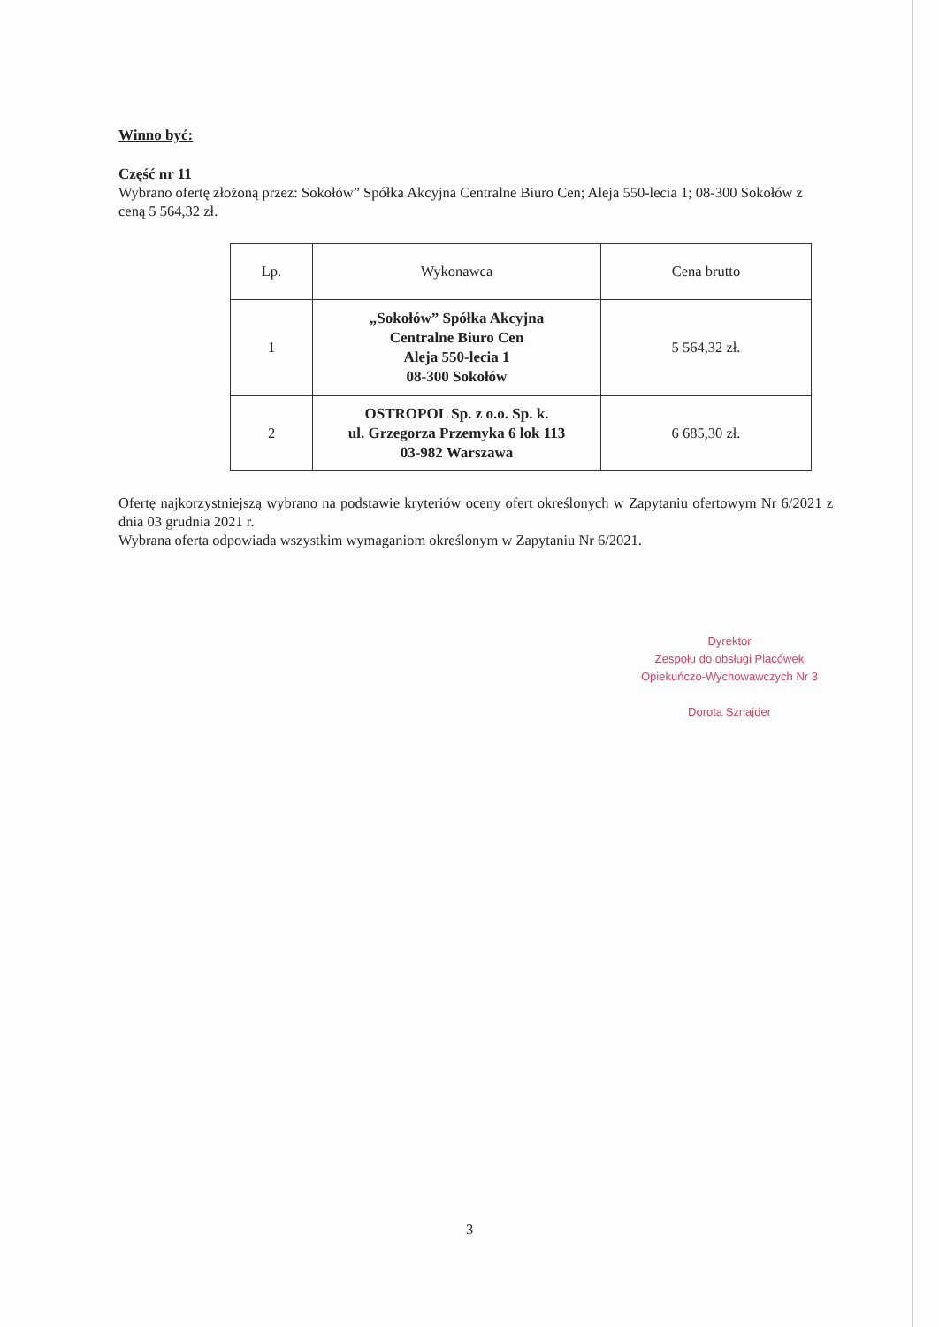Winno być:
Część nr 11
Wybrano ofertę złożoną przez: Sokołów” Spółka Akcyjna Centralne Biuro Cen; Aleja 550-lecia 1; 08-300 Sokołów z ceną 5 564,32 zł.
| Lp. | Wykonawca | Cena brutto |
| --- | --- | --- |
| 1 | „Sokołów” Spółka Akcyjna Centralne Biuro Cen Aleja 550-lecia 1 08-300 Sokołów | 5 564,32 zł. |
| 2 | OSTROPOL Sp. z o.o. Sp. k. ul. Grzegorza Przemyka 6 lok 113 03-982 Warszawa | 6 685,30 zł. |
Ofertę najkorzystniejszą wybrano na podstawie kryteriów oceny ofert określonych w Zapytaniu ofertowym Nr 6/2021 z dnia 03 grudnia 2021 r.
Wybrana oferta odpowiada wszystkim wymaganiom określonym w Zapytaniu Nr 6/2021.
Dyrektor
Zespołu do obsługi Placówek
Opiekuńczo-Wychowawczych Nr 3
Dorota Sznajder
3